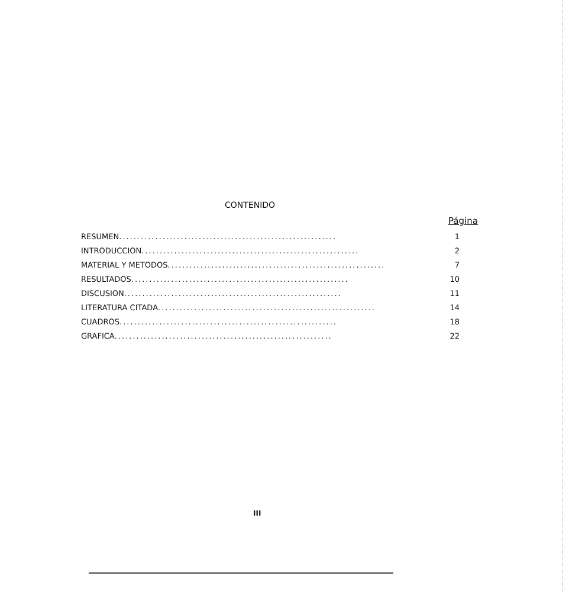CONTENIDO
Página
RESUMEN............................................................ 1
INTRODUCCION............................................................ 2
MATERIAL Y METODOS............................................................ 7
RESULTADOS............................................................ 10
DISCUSION............................................................ 11
LITERATURA CITADA............................................................ 14
CUADROS............................................................ 18
GRAFICA............................................................ 22
III